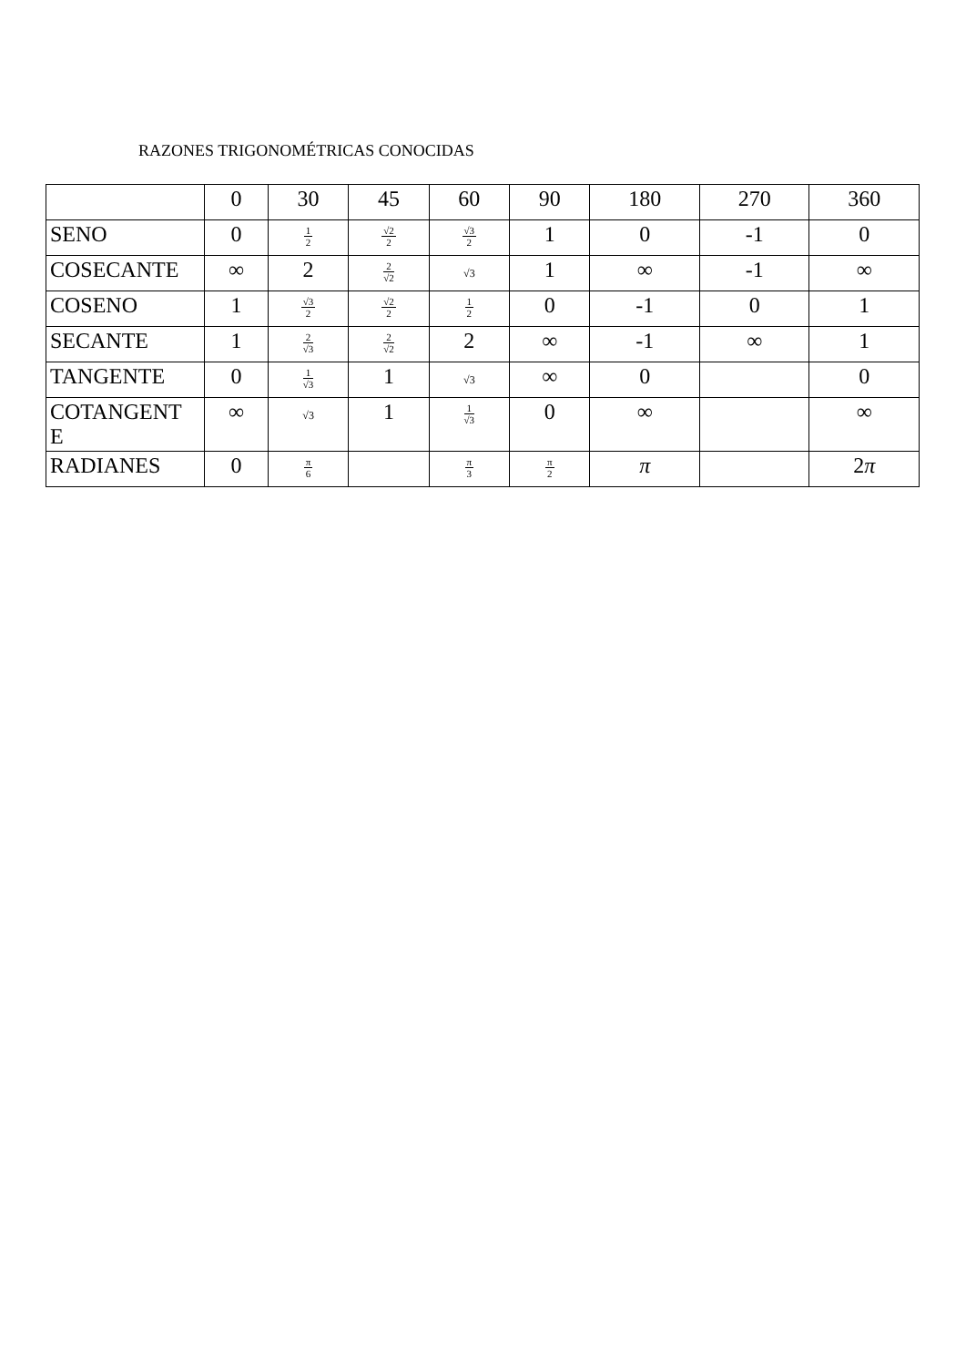RAZONES TRIGONOMÉTRICAS CONOCIDAS
| | 0 | 30 | 45 | 60 | 90 | 180 | 270 | 360 |
| SENO | 0 | 1 2 | √2 2 | √3 2 | 1 | 0 | -1 | 0 |
| COSECANTE | ∞ | 2 | 2 √2 | √3 | 1 | ∞ | -1 | ∞ |
| COSENO | 1 | √3 2 | √2 2 | 1 2 | 0 | -1 | 0 | 1 |
| SECANTE | 1 | 2 √3 | 2 √2 | 2 | ∞ | -1 | ∞ | 1 |
| TANGENTE | 0 | 1 √3 | 1 | √3 | ∞ | 0 | | 0 |
| COTANGENT E | ∞ | √3 | 1 | 1 √3 | 0 | ∞ | | ∞ |
| RADIANES | 0 | π 6 | | π 3 | π 2 | π | | 2 π |